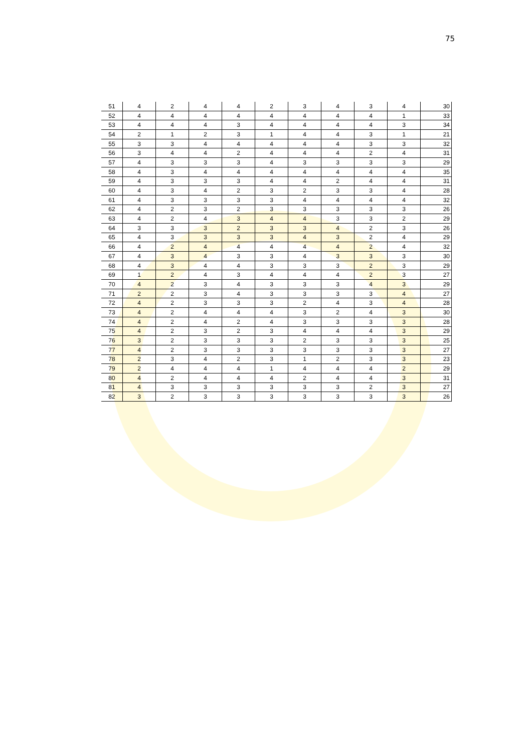75
| 51 | 4 | 2 | 4 | 4 | 2 | 3 | 4 | 3 | 4 | 30 |
| 52 | 4 | 4 | 4 | 4 | 4 | 4 | 4 | 4 | 1 | 33 |
| 53 | 4 | 4 | 4 | 3 | 4 | 4 | 4 | 4 | 3 | 34 |
| 54 | 2 | 1 | 2 | 3 | 1 | 4 | 4 | 3 | 1 | 21 |
| 55 | 3 | 3 | 4 | 4 | 4 | 4 | 4 | 3 | 3 | 32 |
| 56 | 3 | 4 | 4 | 2 | 4 | 4 | 4 | 2 | 4 | 31 |
| 57 | 4 | 3 | 3 | 3 | 4 | 3 | 3 | 3 | 3 | 29 |
| 58 | 4 | 3 | 4 | 4 | 4 | 4 | 4 | 4 | 4 | 35 |
| 59 | 4 | 3 | 3 | 3 | 4 | 4 | 2 | 4 | 4 | 31 |
| 60 | 4 | 3 | 4 | 2 | 3 | 2 | 3 | 3 | 4 | 28 |
| 61 | 4 | 3 | 3 | 3 | 3 | 4 | 4 | 4 | 4 | 32 |
| 62 | 4 | 2 | 3 | 2 | 3 | 3 | 3 | 3 | 3 | 26 |
| 63 | 4 | 2 | 4 | 3 | 4 | 4 | 3 | 3 | 2 | 29 |
| 64 | 3 | 3 | 3 | 2 | 3 | 3 | 4 | 2 | 3 | 26 |
| 65 | 4 | 3 | 3 | 3 | 3 | 4 | 3 | 2 | 4 | 29 |
| 66 | 4 | 2 | 4 | 4 | 4 | 4 | 4 | 2 | 4 | 32 |
| 67 | 4 | 3 | 4 | 3 | 3 | 4 | 3 | 3 | 3 | 30 |
| 68 | 4 | 3 | 4 | 4 | 3 | 3 | 3 | 2 | 3 | 29 |
| 69 | 1 | 2 | 4 | 3 | 4 | 4 | 4 | 2 | 3 | 27 |
| 70 | 4 | 2 | 3 | 4 | 3 | 3 | 3 | 4 | 3 | 29 |
| 71 | 2 | 2 | 3 | 4 | 3 | 3 | 3 | 3 | 4 | 27 |
| 72 | 4 | 2 | 3 | 3 | 3 | 2 | 4 | 3 | 4 | 28 |
| 73 | 4 | 2 | 4 | 4 | 4 | 3 | 2 | 4 | 3 | 30 |
| 74 | 4 | 2 | 4 | 2 | 4 | 3 | 3 | 3 | 3 | 28 |
| 75 | 4 | 2 | 3 | 2 | 3 | 4 | 4 | 4 | 3 | 29 |
| 76 | 3 | 2 | 3 | 3 | 3 | 2 | 3 | 3 | 3 | 25 |
| 77 | 4 | 2 | 3 | 3 | 3 | 3 | 3 | 3 | 3 | 27 |
| 78 | 2 | 3 | 4 | 2 | 3 | 1 | 2 | 3 | 3 | 23 |
| 79 | 2 | 4 | 4 | 4 | 1 | 4 | 4 | 4 | 2 | 29 |
| 80 | 4 | 2 | 4 | 4 | 4 | 2 | 4 | 4 | 3 | 31 |
| 81 | 4 | 3 | 3 | 3 | 3 | 3 | 3 | 2 | 3 | 27 |
| 82 | 3 | 2 | 3 | 3 | 3 | 3 | 3 | 3 | 3 | 26 |